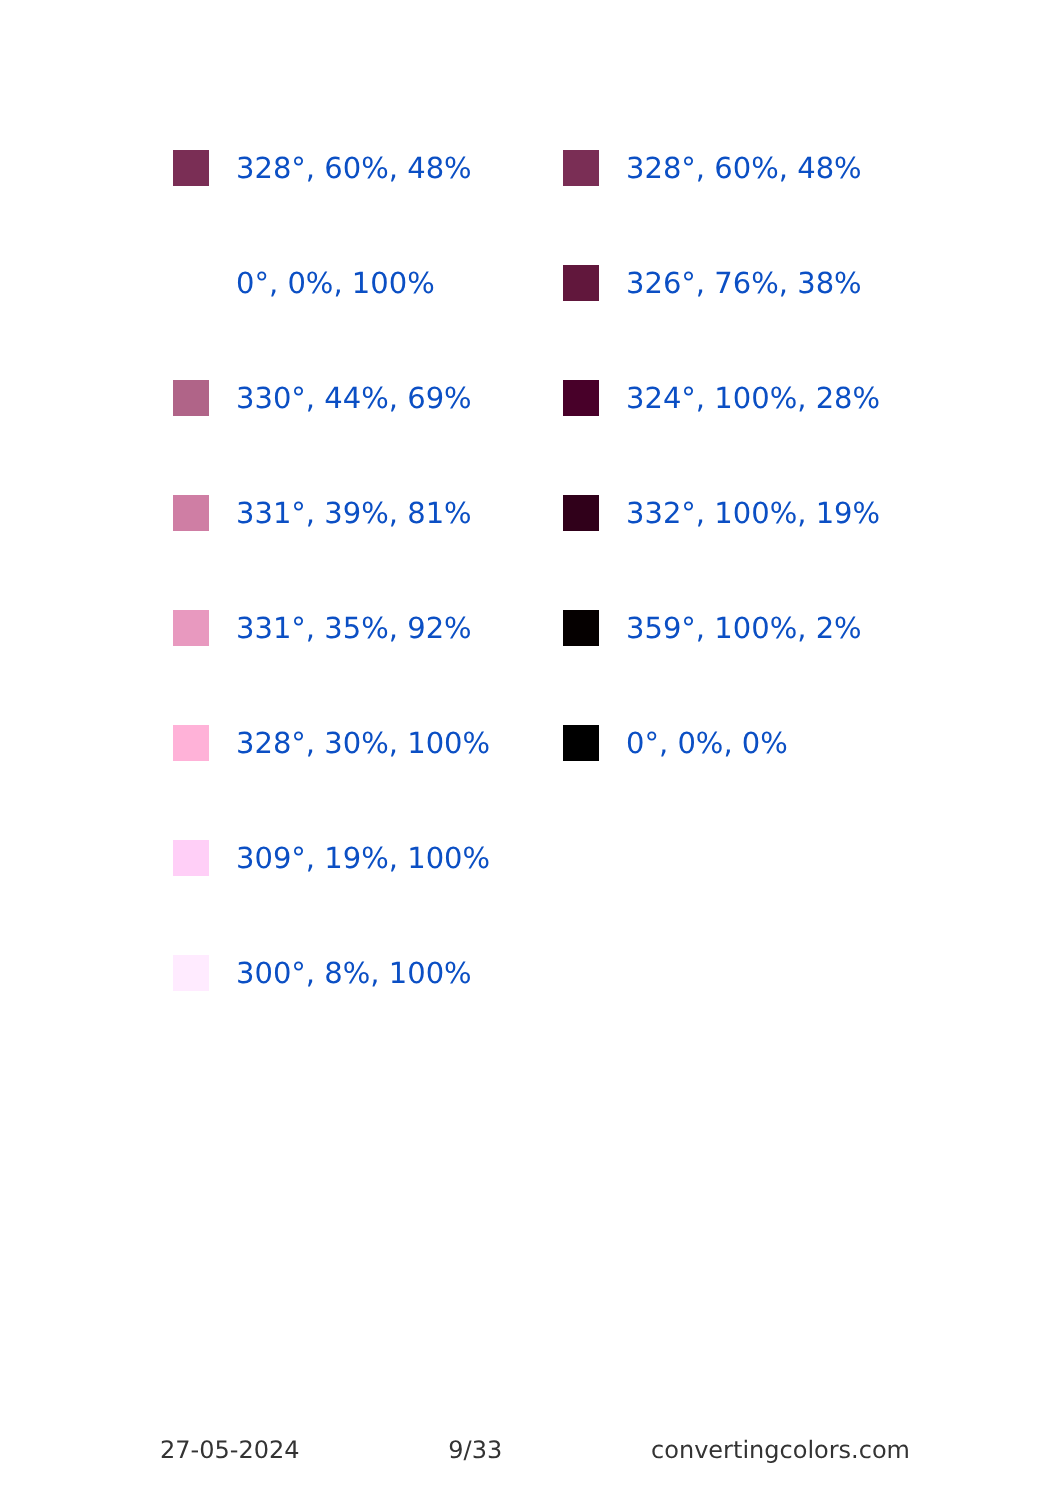328°, 60%, 48%
0°, 0%, 100%
330°, 44%, 69%
331°, 39%, 81%
331°, 35%, 92%
328°, 30%, 100%
309°, 19%, 100%
300°, 8%, 100%
328°, 60%, 48%
326°, 76%, 38%
324°, 100%, 28%
332°, 100%, 19%
359°, 100%, 2%
0°, 0%, 0%
27-05-2024 9/33 convertingcolors.com